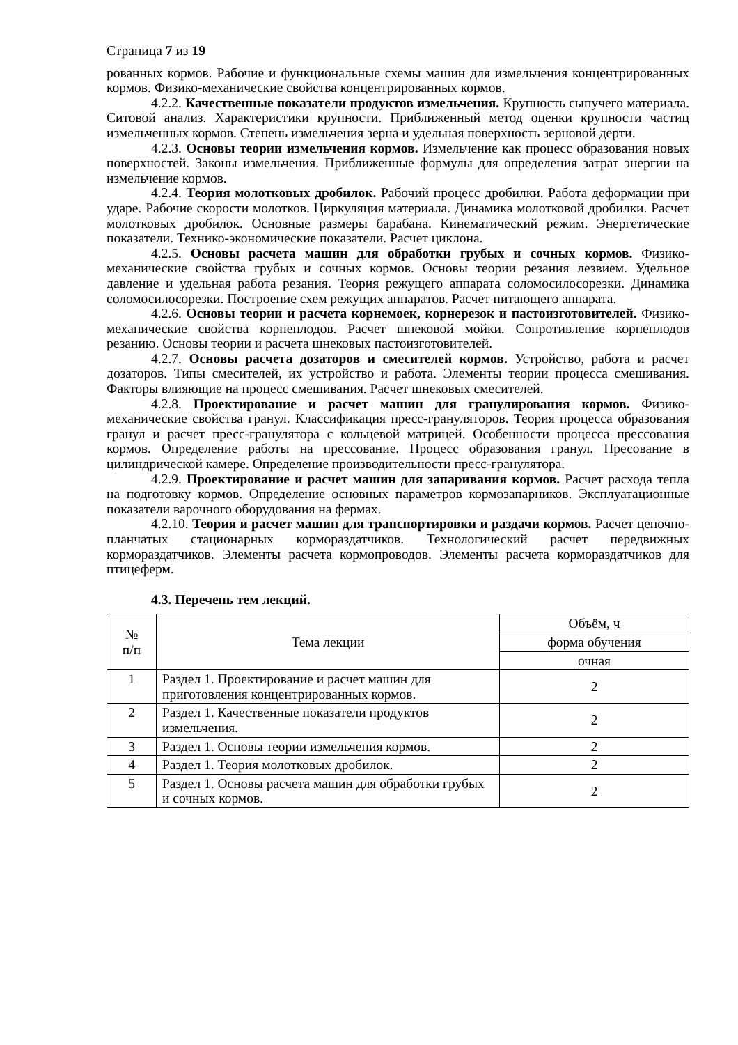Страница 7 из 19
рованных кормов. Рабочие и функциональные схемы машин для измельчения концентрированных кормов. Физико-механические свойства концентрированных кормов.
4.2.2. Качественные показатели продуктов измельчения. Крупность сыпучего материала. Ситовой анализ. Характеристики крупности. Приближенный метод оценки крупности частиц измельченных кормов. Степень измельчения зерна и удельная поверхность зерновой дерти.
4.2.3. Основы теории измельчения кормов. Измельчение как процесс образования новых поверхностей. Законы измельчения. Приближенные формулы для определения затрат энергии на измельчение кормов.
4.2.4. Теория молотковых дробилок. Рабочий процесс дробилки. Работа деформации при ударе. Рабочие скорости молотков. Циркуляция материала. Динамика молотковой дробилки. Расчет молотковых дробилок. Основные размеры барабана. Кинематический режим. Энергетические показатели. Технико-экономические показатели. Расчет циклона.
4.2.5. Основы расчета машин для обработки грубых и сочных кормов. Физико-механические свойства грубых и сочных кормов. Основы теории резания лезвием. Удельное давление и удельная работа резания. Теория режущего аппарата соломосилосорезки. Динамика соломосилосорезки. Построение схем режущих аппаратов. Расчет питающего аппарата.
4.2.6. Основы теории и расчета корнемоек, корнерезок и пастоизготовителей. Физико-механические свойства корнеплодов. Расчет шнековой мойки. Сопротивление корнеплодов резанию. Основы теории и расчета шнековых пастоизготовителей.
4.2.7. Основы расчета дозаторов и смесителей кормов. Устройство, работа и расчет дозаторов. Типы смесителей, их устройство и работа. Элементы теории процесса смешивания. Факторы влияющие на процесс смешивания. Расчет шнековых смесителей.
4.2.8. Проектирование и расчет машин для гранулирования кормов. Физико-механические свойства гранул. Классификация пресс-грануляторов. Теория процесса образования гранул и расчет пресс-гранулятора с кольцевой матрицей. Особенности процесса прессования кормов. Определение работы на прессование. Процесс образования гранул. Пресование в цилиндрической камере. Определение производительности пресс-гранулятора.
4.2.9. Проектирование и расчет машин для запаривания кормов. Расчет расхода тепла на подготовку кормов. Определение основных параметров кормозапарников. Эксплуатационные показатели варочного оборудования на фермах.
4.2.10. Теория и расчет машин для транспортировки и раздачи кормов. Расчет цепочно-планчатых стационарных кормораздатчиков. Технологический расчет передвижных кормораздатчиков. Элементы расчета кормопроводов. Элементы расчета кормораздатчиков для птицеферм.
4.3. Перечень тем лекций.
| № п/п | Тема лекции | Объём, ч |
| --- | --- | --- |
| | | форма обучения |
| | | очная |
| 1 | Раздел 1. Проектирование и расчет машин для приготовления концентрированных кормов. | 2 |
| 2 | Раздел 1. Качественные показатели продуктов измельчения. | 2 |
| 3 | Раздел 1. Основы теории измельчения кормов. | 2 |
| 4 | Раздел 1. Теория молотковых дробилок. | 2 |
| 5 | Раздел 1. Основы расчета машин для обработки грубых и сочных кормов. | 2 |